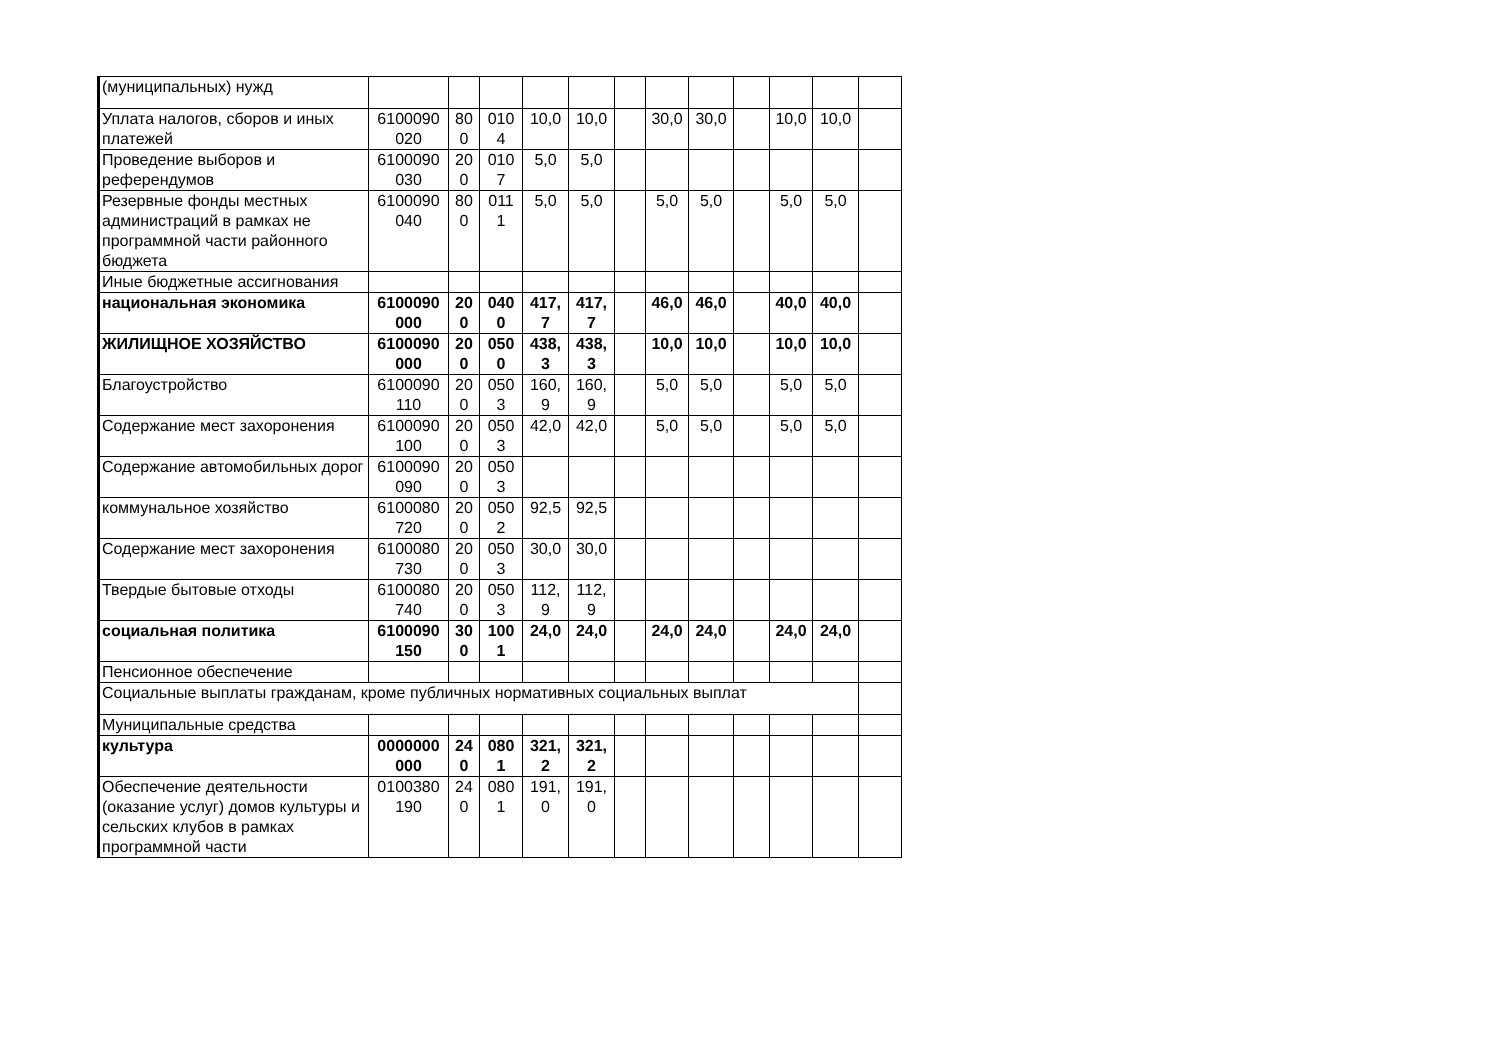| (муниципальных) нужд | | | | | | | | | | | | |
| Уплата налогов, сборов и иных платежей | 6100090 020 | 80 0 | 010 4 | 10,0 | 10,0 | | 30,0 | 30,0 | | 10,0 | 10,0 | |
| Проведение выборов и референдумов | 6100090 030 | 20 0 | 010 7 | 5,0 | 5,0 | | | | | | | |
| Резервные фонды местных администраций в рамках не программной части районного бюджета | 6100090 040 | 80 0 | 011 1 | 5,0 | 5,0 | | 5,0 | 5,0 | | 5,0 | 5,0 | |
| Иные бюджетные ассигнования | | | | | | | | | | | | |
| национальная экономика | 6100090 000 | 20 0 | 040 0 | 417, 7 | 417, 7 | | 46,0 | 46,0 | | 40,0 | 40,0 | |
| ЖИЛИЩНОЕ ХОЗЯЙСТВО | 6100090 000 | 20 0 | 050 0 | 438, 3 | 438, 3 | | 10,0 | 10,0 | | 10,0 | 10,0 | |
| Благоустройство | 6100090 110 | 20 0 | 050 3 | 160, 9 | 160, 9 | | 5,0 | 5,0 | | 5,0 | 5,0 | |
| Содержание мест захоронения | 6100090 100 | 20 0 | 050 3 | 42,0 | 42,0 | | 5,0 | 5,0 | | 5,0 | 5,0 | |
| Содержание автомобильных дорог | 6100090 090 | 20 0 | 050 3 | | | | | | | | | |
| коммунальное хозяйство | 6100080 720 | 20 0 | 050 2 | 92,5 | 92,5 | | | | | | | |
| Содержание мест захоронения | 6100080 730 | 20 0 | 050 3 | 30,0 | 30,0 | | | | | | | |
| Твердые бытовые отходы | 6100080 740 | 20 0 | 050 3 | 112, 9 | 112, 9 | | | | | | | |
| социальная политика | 6100090 150 | 30 0 | 100 1 | 24,0 | 24,0 | | 24,0 | 24,0 | | 24,0 | 24,0 | |
| Пенсионное обеспечение | | | | | | | | | | | | |
| Социальные выплаты гражданам, кроме публичных нормативных социальных выплат | | | | | | | | | | | | |
| Муниципальные средства | | | | | | | | | | | | |
| культура | 0000000 000 | 24 0 | 080 1 | 321, 2 | 321, 2 | | | | | | | |
| Обеспечение деятельности (оказание услуг) домов культуры и сельских клубов в рамках программной части | 0100380 190 | 24 0 | 080 1 | 191, 0 | 191, 0 | | | | | | | |